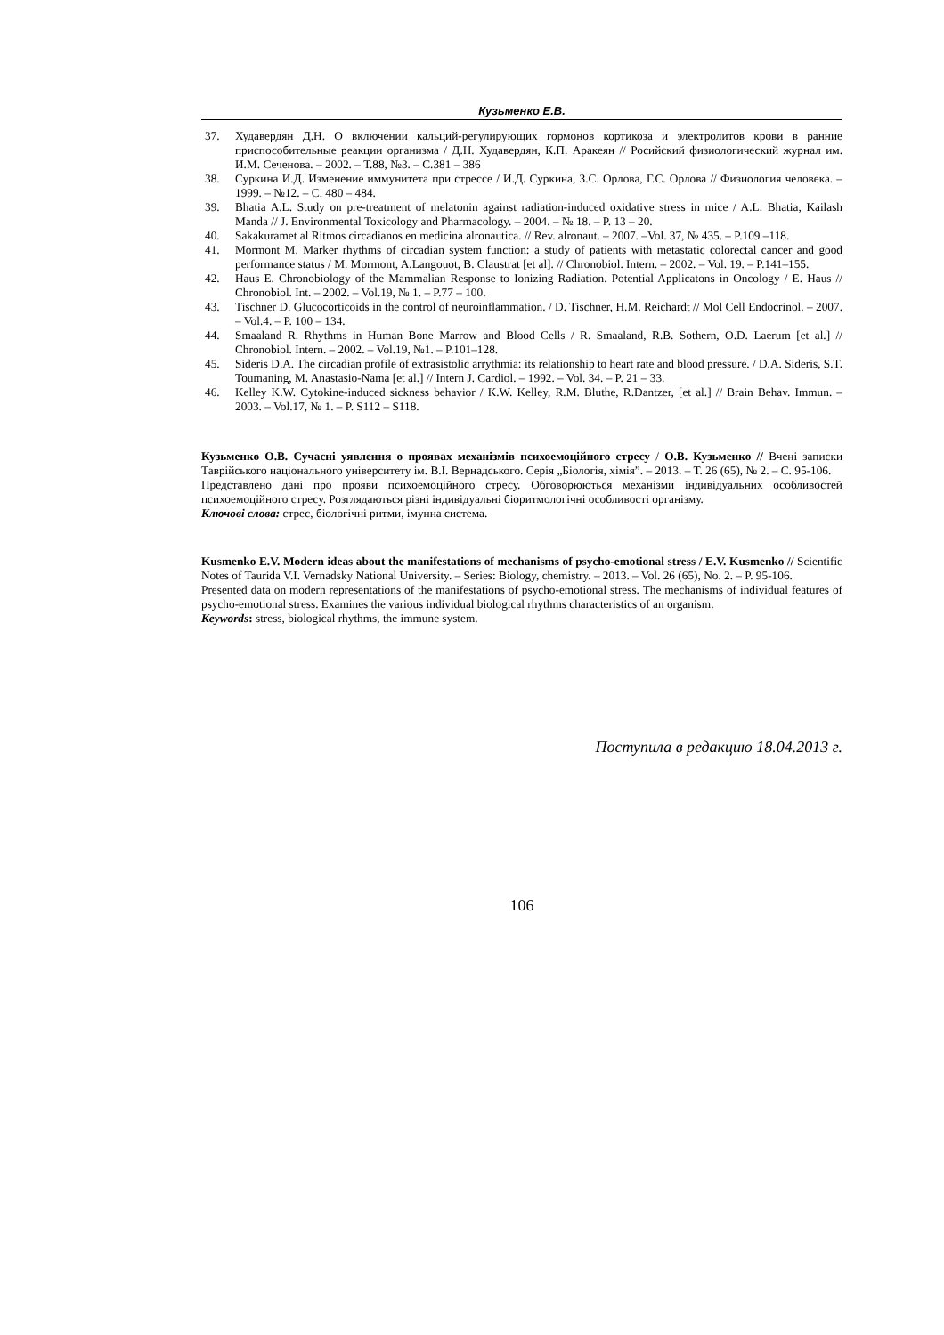Кузьменко Е.В.
37. Худавердян Д.Н. О включении кальций-регулирующих гормонов кортикоза и электролитов крови в ранние приспособительные реакции организма / Д.Н. Худавердян, К.П. Аракеян // Росийский физиологический журнал им. И.М. Сеченова. – 2002. – Т.88, №3. – С.381 – 386
38. Суркина И.Д. Изменение иммунитета при стрессе / И.Д. Суркина, З.С. Орлова, Г.С. Орлова // Физиология человека. – 1999. – №12. – С. 480 – 484.
39. Bhatia A.L. Study on pre-treatment of melatonin against radiation-induced oxidative stress in mice / A.L. Bhatia, Kailash Manda // J. Environmental Toxicology and Pharmacology. – 2004. – № 18. – P. 13 – 20.
40. Sakakuramet al Ritmos circadianos en medicina alronautica. // Rev. alronaut. – 2007. –Vol. 37, № 435. – P.109 –118.
41. Mormont M. Marker rhythms of circadian system function: a study of patients with metastatic colorectal cancer and good performance status / M. Mormont, A.Langouot, B. Claustrat [et al]. // Chronobiol. Intern. – 2002. – Vol. 19. – P.141–155.
42. Haus E. Chronobiology of the Mammalian Response to Ionizing Radiation. Potential Applicatons in Oncology / E. Haus // Chronobiol. Int. – 2002. – Vol.19, № 1. – P.77 – 100.
43. Tischner D. Glucocorticoids in the control of neuroinflammation. / D. Tischner, H.M. Reichardt // Mol Cell Endocrinol. – 2007. – Vol.4. – P. 100 – 134.
44. Smaaland R. Rhythms in Human Bone Marrow and Blood Cells / R. Smaaland, R.B. Sothern, O.D. Laerum [et al.] // Chronobiol. Intern. – 2002. – Vol.19, №1. – P.101–128.
45. Sideris D.A. The circadian profile of extrasistolic arrythmia: its relationship to heart rate and blood pressure. / D.A. Sideris, S.T. Toumaning, M. Anastasio-Nama [et al.] // Intern J. Cardiol. – 1992. – Vol. 34. – P. 21 – 33.
46. Kelley K.W. Cytokine-induced sickness behavior / K.W. Kelley, R.M. Bluthe, R.Dantzer, [et al.] // Brain Behav. Immun. – 2003. – Vol.17, № 1. – P. S112 – S118.
Кузьменко О.В. Сучасні уявлення о проявах механізмів психоемоційного стресу / О.В. Кузьменко // Вчені записки Таврійського національного університету ім. В.І. Вернадського. Серія „Біологія, хімія”. – 2013. – Т. 26 (65), № 2. – С. 95-106.
Представлено дані про прояви психоемоційного стресу. Обговорюються механізми індивідуальних особливостей психоемоційного стресу. Розглядаються різні індивідуальні біоритмологічні особливості організму.
Ключові слова: стрес, біологічні ритми, імунна система.
Kusmenko E.V. Modern ideas about the manifestations of mechanisms of psycho-emotional stress / E.V. Kusmenko // Scientific Notes of Taurida V.I. Vernadsky National University. – Series: Biology, chemistry. – 2013. – Vol. 26 (65), No. 2. – P. 95-106.
Presented data on modern representations of the manifestations of psycho-emotional stress. The mechanisms of individual features of psycho-emotional stress. Examines the various individual biological rhythms characteristics of an organism.
Keywords: stress, biological rhythms, the immune system.
Поступила в редакцию 18.04.2013 г.
106